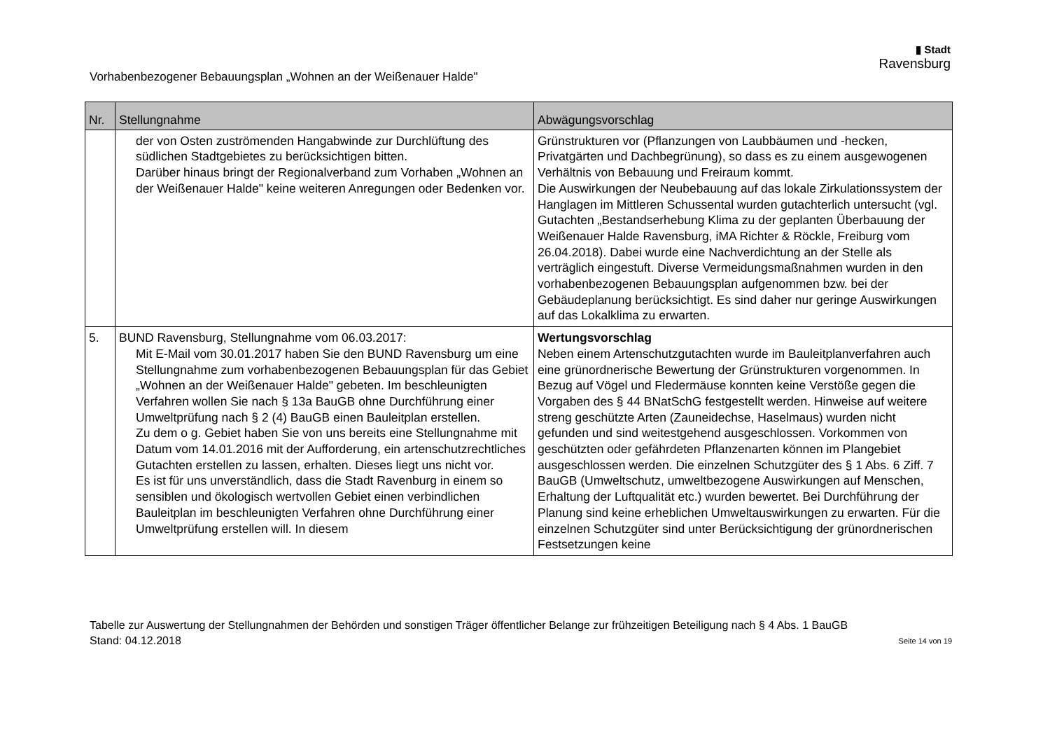Vorhabenbezogener Bebauungsplan „Wohnen an der Weißenauer Halde"
▮ Stadt
Ravensburg
| Nr. | Stellungnahme | Abwägungsvorschlag |
| --- | --- | --- |
| | der von Osten zuströmenden Hangabwinde zur Durchlüftung des südlichen Stadtgebietes zu berücksichtigen bitten. Darüber hinaus bringt der Regionalverband zum Vorhaben „Wohnen an der Weißenauer Halde" keine weiteren Anregungen oder Bedenken vor. | Grünstrukturen vor (Pflanzungen von Laubbäumen und -hecken, Privatgärten und Dachbegrünung), so dass es zu einem ausgewogenen Verhältnis von Bebauung und Freiraum kommt. Die Auswirkungen der Neubebauung auf das lokale Zirkulationssystem der Hanglagen im Mittleren Schussental wurden gutachterlich untersucht (vgl. Gutachten „Bestandserhebung Klima zu der geplanten Überbauung der Weißenauer Halde Ravensburg, iMA Richter & Röckle, Freiburg vom 26.04.2018). Dabei wurde eine Nachverdichtung an der Stelle als verträglich eingestuft. Diverse Vermeidungsmaßnahmen wurden in den vorhabenbezogenen Bebauungsplan aufgenommen bzw. bei der Gebäudeplanung berücksichtigt. Es sind daher nur geringe Auswirkungen auf das Lokalklima zu erwarten. |
| 5. | BUND Ravensburg, Stellungnahme vom 06.03.2017: Mit E-Mail vom 30.01.2017 haben Sie den BUND Ravensburg um eine Stellungnahme zum vorhabenbezogenen Bebauungsplan für das Gebiet „Wohnen an der Weißenauer Halde" gebeten. Im beschleunigten Verfahren wollen Sie nach § 13a BauGB ohne Durchführung einer Umweltprüfung nach § 2 (4) BauGB einen Bauleitplan erstellen. Zu dem o g. Gebiet haben Sie von uns bereits eine Stellungnahme mit Datum vom 14.01.2016 mit der Aufforderung, ein artenschutzrechtliches Gutachten erstellen zu lassen, erhalten. Dieses liegt uns nicht vor. Es ist für uns unverständlich, dass die Stadt Ravenburg in einem so sensiblen und ökologisch wertvollen Gebiet einen verbindlichen Bauleitplan im beschleunigten Verfahren ohne Durchführung einer Umweltprüfung erstellen will. In diesem | Wertungsvorschlag Neben einem Artenschutzgutachten wurde im Bauleitplanverfahren auch eine grünordnerische Bewertung der Grünstrukturen vorgenommen. In Bezug auf Vögel und Fledermäuse konnten keine Verstöße gegen die Vorgaben des § 44 BNatSchG festgestellt werden. Hinweise auf weitere streng geschützte Arten (Zauneidechse, Haselmaus) wurden nicht gefunden und sind weitestgehend ausgeschlossen. Vorkommen von geschützten oder gefährdeten Pflanzenarten können im Plangebiet ausgeschlossen werden. Die einzelnen Schutzgüter des § 1 Abs. 6 Ziff. 7 BauGB (Umweltschutz, umweltbezogene Auswirkungen auf Menschen, Erhaltung der Luftqualität etc.) wurden bewertet. Bei Durchführung der Planung sind keine erheblichen Umweltauswirkungen zu erwarten. Für die einzelnen Schutzgüter sind unter Berücksichtigung der grünordnerischen Festsetzungen keine |
Tabelle zur Auswertung der Stellungnahmen der Behörden und sonstigen Träger öffentlicher Belange zur frühzeitigen Beteiligung nach § 4 Abs. 1 BauGB
Stand: 04.12.2018 Seite 14 von 19